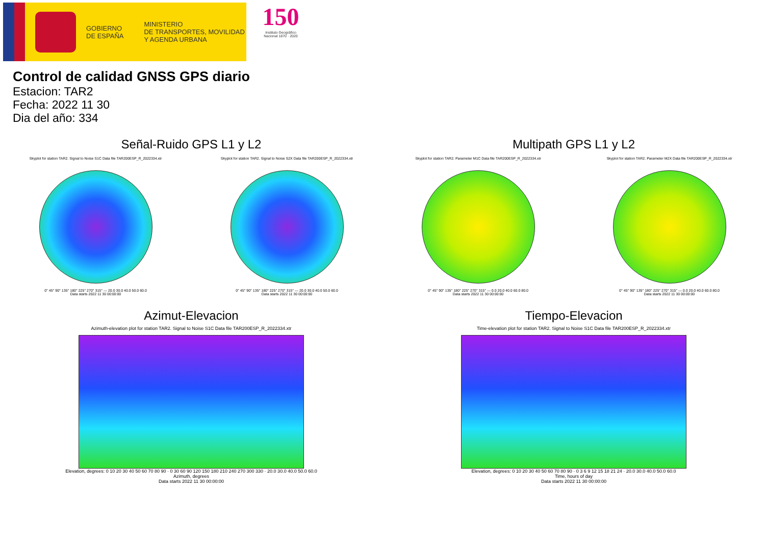GOBIERNO
DE ESPAÑA
MINISTERIO
DE TRANSPORTES, MOVILIDAD
Y AGENDA URBANA
150
Instituto Geográfico
Nacional 1870 · 2020
Control de calidad GNSS GPS diario
Estacion: TAR2
Fecha: 2022 11 30
Dia del año: 334
Señal-Ruido GPS L1 y L2
Skyplot for station TAR2. Signal to Noise S1C Data file TAR200ESP_R_2022334.xtr
0° 45° 90° 135° 180° 225° 270° 315° — 20.0 30.0 40.0 50.0 60.0
Data starts 2022 11 30 00:00:00
Skyplot for station TAR2. Signal to Noise S2X Data file TAR200ESP_R_2022334.xtr
0° 45° 90° 135° 180° 225° 270° 315° — 20.0 30.0 40.0 50.0 60.0
Data starts 2022 11 30 00:00:00
Multipath GPS L1 y L2
Skyplot for station TAR2. Parameter M1C Data file TAR200ESP_R_2022334.xtr
0° 45° 90° 135° 180° 225° 270° 315° — 0.0 20.0 40.0 60.0 80.0
Data starts 2022 11 30 00:00:00
Skyplot for station TAR2. Parameter M2X Data file TAR200ESP_R_2022334.xtr
0° 45° 90° 135° 180° 225° 270° 315° — 0.0 20.0 40.0 60.0 80.0
Data starts 2022 11 30 00:00:00
Azimut-Elevacion
Azimuth-elevation plot for station TAR2. Signal to Noise S1C Data file TAR200ESP_R_2022334.xtr
Elevation, degrees: 0 10 20 30 40 50 60 70 80 90 · 0 30 60 90 120 150 180 210 240 270 300 330 · 20.0 30.0 40.0 50.0 60.0
Azimuth, degrees
Data starts 2022 11 30 00:00:00
Tiempo-Elevacion
Time-elevation plot for station TAR2. Signal to Noise S1C Data file TAR200ESP_R_2022334.xtr
Elevation, degrees: 0 10 20 30 40 50 60 70 80 90 · 0 3 6 9 12 15 18 21 24 · 20.0 30.0 40.0 50.0 60.0
Time, hours of day
Data starts 2022 11 30 00:00:00